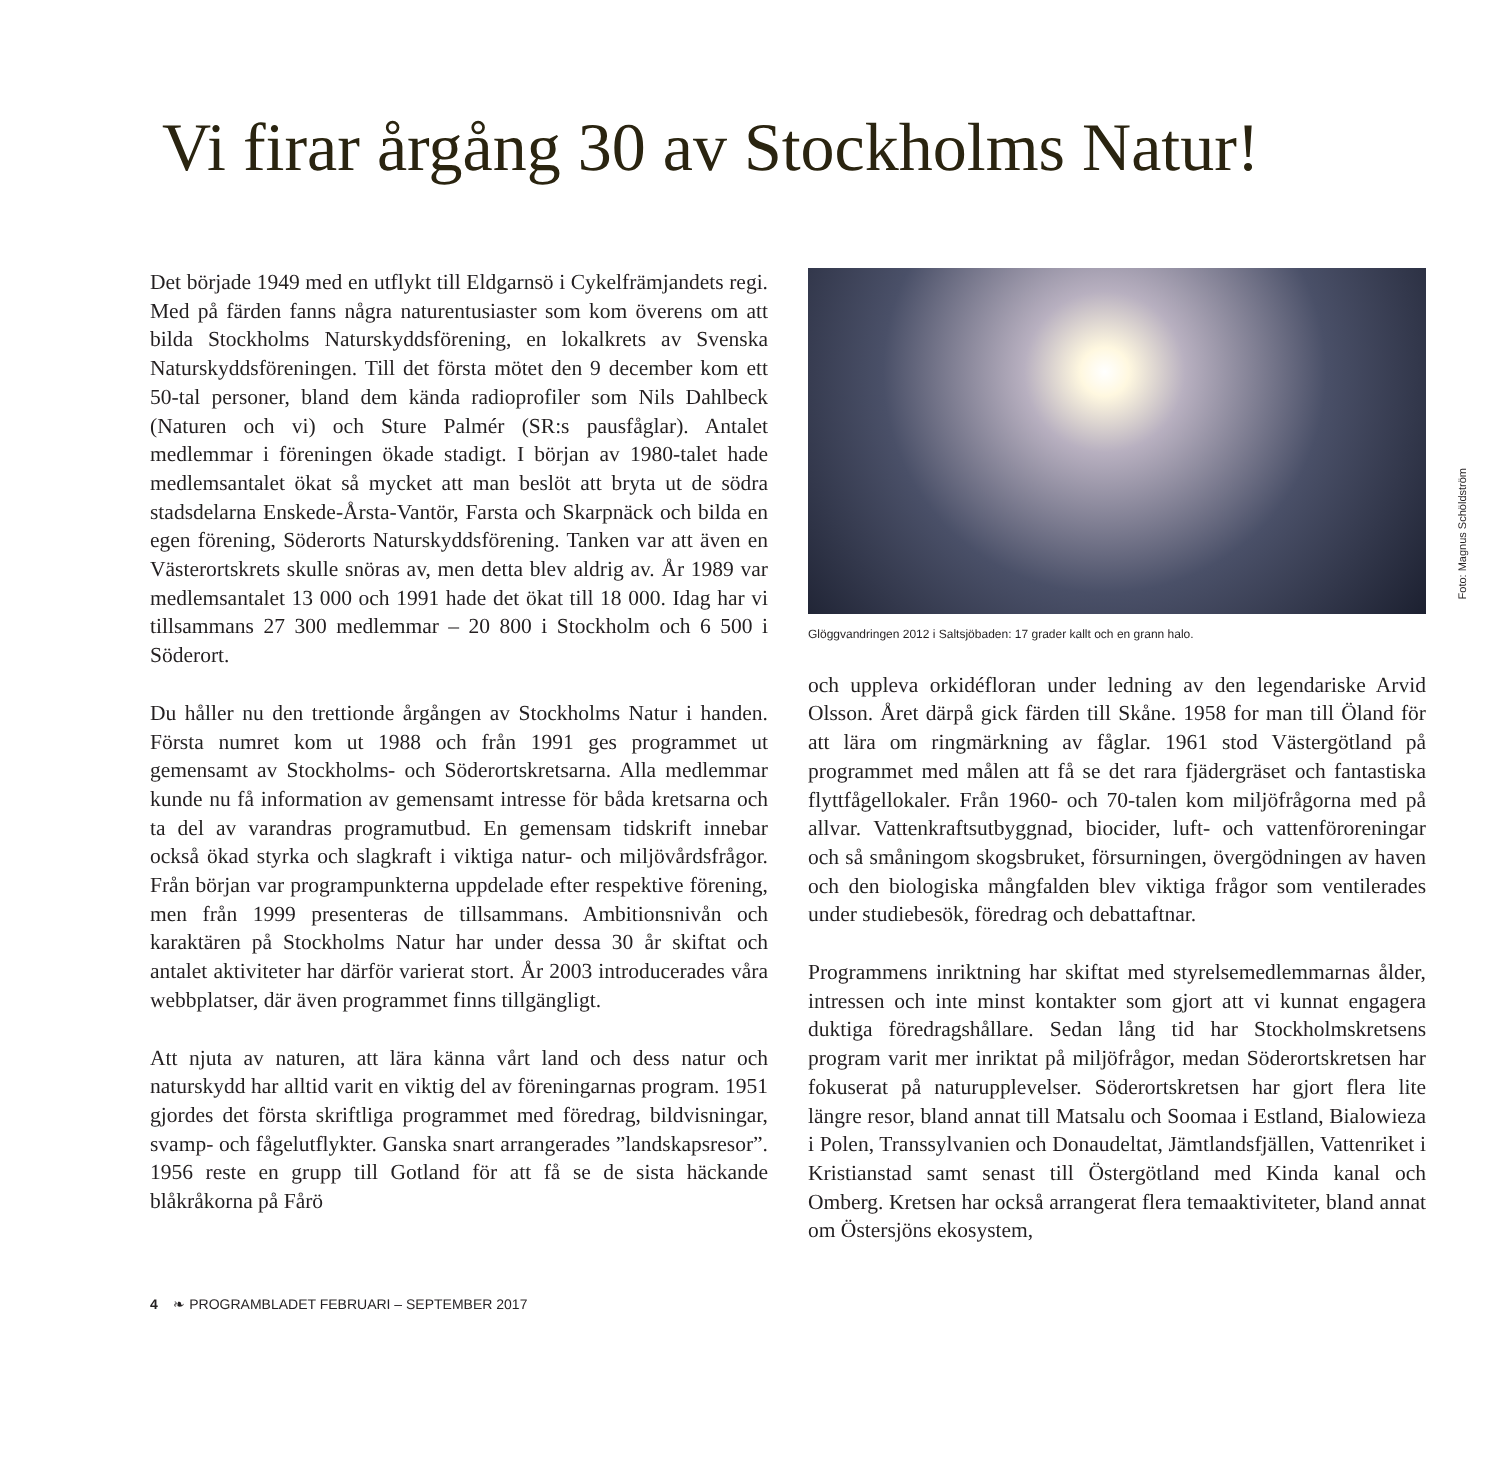Vi firar årgång 30 av Stockholms Natur!
Det började 1949 med en utflykt till Eldgarnsö i Cykelfrämjandets regi. Med på färden fanns några naturentusiaster som kom överens om att bilda Stockholms Naturskyddsförening, en lokalkrets av Svenska Naturskyddsföreningen. Till det första mötet den 9 december kom ett 50-tal personer, bland dem kända radioprofiler som Nils Dahlbeck (Naturen och vi) och Sture Palmér (SR:s pausfåglar). Antalet medlemmar i föreningen ökade stadigt. I början av 1980-talet hade medlemsantalet ökat så mycket att man beslöt att bryta ut de södra stadsdelarna Enskede-Årsta-Vantör, Farsta och Skarpnäck och bilda en egen förening, Söderorts Naturskyddsförening. Tanken var att även en Västerortskrets skulle snöras av, men detta blev aldrig av. År 1989 var medlemsantalet 13 000 och 1991 hade det ökat till 18 000. Idag har vi tillsammans 27 300 medlemmar – 20 800 i Stockholm och 6 500 i Söderort.
Du håller nu den trettionde årgången av Stockholms Natur i handen. Första numret kom ut 1988 och från 1991 ges programmet ut gemensamt av Stockholms- och Söderortskretsarna. Alla medlemmar kunde nu få information av gemensamt intresse för båda kretsarna och ta del av varandras programutbud. En gemensam tidskrift innebar också ökad styrka och slagkraft i viktiga natur- och miljövårdsfrågor. Från början var programpunkterna uppdelade efter respektive förening, men från 1999 presenteras de tillsammans. Ambitionsnivån och karaktären på Stockholms Natur har under dessa 30 år skiftat och antalet aktiviteter har därför varierat stort. År 2003 introducerades våra webbplatser, där även programmet finns tillgängligt.
Att njuta av naturen, att lära känna vårt land och dess natur och naturskydd har alltid varit en viktig del av föreningarnas program. 1951 gjordes det första skriftliga programmet med föredrag, bildvisningar, svamp- och fågelutflykter. Ganska snart arrangerades ”landskapsresor”. 1956 reste en grupp till Gotland för att få se de sista häckande blåkråkorna på Fårö
Foto: Magnus Schöldström
Glöggvandringen 2012 i Saltsjöbaden: 17 grader kallt och en grann halo.
och uppleva orkidéfloran under ledning av den legendariske Arvid Olsson. Året därpå gick färden till Skåne. 1958 for man till Öland för att lära om ringmärkning av fåglar. 1961 stod Västergötland på programmet med målen att få se det rara fjädergräset och fantastiska flyttfågellokaler. Från 1960- och 70-talen kom miljöfrågorna med på allvar. Vattenkraftsutbyggnad, biocider, luft- och vattenföroreningar och så småningom skogsbruket, försurningen, övergödningen av haven och den biologiska mångfalden blev viktiga frågor som ventilerades under studiebesök, föredrag och debattaftnar.
Programmens inriktning har skiftat med styrelsemedlemmarnas ålder, intressen och inte minst kontakter som gjort att vi kunnat engagera duktiga föredragshållare. Sedan lång tid har Stockholmskretsens program varit mer inriktat på miljöfrågor, medan Söderortskretsen har fokuserat på naturupplevelser. Söderortskretsen har gjort flera lite längre resor, bland annat till Matsalu och Soomaa i Estland, Bialowieza i Polen, Transsylvanien och Donaudeltat, Jämtlandsfjällen, Vattenriket i Kristianstad samt senast till Östergötland med Kinda kanal och Omberg. Kretsen har också arrangerat flera temaaktiviteter, bland annat om Östersjöns ekosystem,
4 ❧ PROGRAMBLADET FEBRUARI – SEPTEMBER 2017